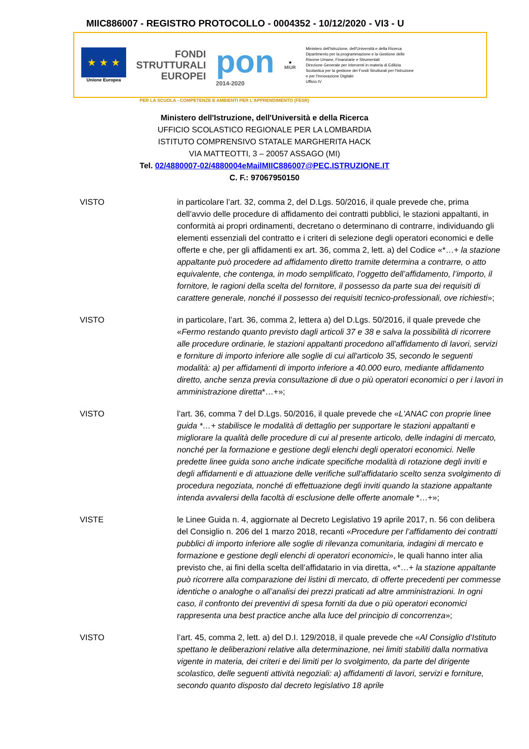MIIC886007 - REGISTRO PROTOCOLLO - 0004352 - 10/12/2020 - VI3 - U
★ ★ ★
Unione Europea
FONDI
STRUTTURALI
EUROPEI
pon
2014-2020
★
MIUR
Ministero dell'Istruzione, dell'Università e della Ricerca
Dipartimento per la programmazione e la Gestione delle Risorse Umane, Finanziarie e Strumentali
Direzione Generale per interventi in materia di Edilizia Scolastica per la gestione dei Fondi Strutturali per l'Istruzione e per l'Innovazione Digitale
Ufficio IV
PER LA SCUOLA - COMPETENZE E AMBIENTI PER L'APPRENDIMENTO (FESR)
Ministero dell'Istruzione, dell'Università e della Ricerca
UFFICIO SCOLASTICO REGIONALE PER LA LOMBARDIA
ISTITUTO COMPRENSIVO STATALE MARGHERITA HACK
VIA MATTEOTTI, 3 – 20057 ASSAGO (MI)
Tel. 02/4880007-02/4880004eMailMIIC886007@PEC.ISTRUZIONE.IT
C. F.: 97067950150
VISTO in particolare l’art. 32, comma 2, del D.Lgs. 50/2016, il quale prevede che, prima dell’avvio delle procedure di affidamento dei contratti pubblici, le stazioni appaltanti, in conformità ai propri ordinamenti, decretano o determinano di contrarre, individuando gli elementi essenziali del contratto e i criteri di selezione degli operatori economici e delle offerte e che, per gli affidamenti ex art. 36, comma 2, lett. a) del Codice «*…+ la stazione appaltante può procedere ad affidamento diretto tramite determina a contrarre, o atto equivalente, che contenga, in modo semplificato, l’oggetto dell’affidamento, l’importo, il fornitore, le ragioni della scelta del fornitore, il possesso da parte sua dei requisiti di carattere generale, nonché il possesso dei requisiti tecnico-professionali, ove richiesti»;
VISTO in particolare, l’art. 36, comma 2, lettera a) del D.Lgs. 50/2016, il quale prevede che «Fermo restando quanto previsto dagli articoli 37 e 38 e salva la possibilità di ricorrere alle procedure ordinarie, le stazioni appaltanti procedono all'affidamento di lavori, servizi e forniture di importo inferiore alle soglie di cui all'articolo 35, secondo le seguenti modalità: a) per affidamenti di importo inferiore a 40.000 euro, mediante affidamento diretto, anche senza previa consultazione di due o più operatori economici o per i lavori in amministrazione diretta*…+»;
VISTO l’art. 36, comma 7 del D.Lgs. 50/2016, il quale prevede che «L'ANAC con proprie linee guida *…+ stabilisce le modalità di dettaglio per supportare le stazioni appaltanti e migliorare la qualità delle procedure di cui al presente articolo, delle indagini di mercato, nonché per la formazione e gestione degli elenchi degli operatori economici. Nelle predette linee guida sono anche indicate specifiche modalità di rotazione degli inviti e degli affidamenti e di attuazione delle verifiche sull'affidatario scelto senza svolgimento di procedura negoziata, nonché di effettuazione degli inviti quando la stazione appaltante intenda avvalersi della facoltà di esclusione delle offerte anomale *…+»;
VISTE le Linee Guida n. 4, aggiornate al Decreto Legislativo 19 aprile 2017, n. 56 con delibera del Consiglio n. 206 del 1 marzo 2018, recanti «Procedure per l’affidamento dei contratti pubblici di importo inferiore alle soglie di rilevanza comunitaria, indagini di mercato e formazione e gestione degli elenchi di operatori economici», le quali hanno inter alia previsto che, ai fini della scelta dell’affidatario in via diretta, «*…+ la stazione appaltante può ricorrere alla comparazione dei listini di mercato, di offerte precedenti per commesse identiche o analoghe o all’analisi dei prezzi praticati ad altre amministrazioni. In ogni caso, il confronto dei preventivi di spesa forniti da due o più operatori economici rappresenta una best practice anche alla luce del principio di concorrenza»;
VISTO l’art. 45, comma 2, lett. a) del D.I. 129/2018, il quale prevede che «Al Consiglio d’Istituto spettano le deliberazioni relative alla determinazione, nei limiti stabiliti dalla normativa vigente in materia, dei criteri e dei limiti per lo svolgimento, da parte del dirigente scolastico, delle seguenti attività negoziali: a) affidamenti di lavori, servizi e forniture, secondo quanto disposto dal decreto legislativo 18 aprile